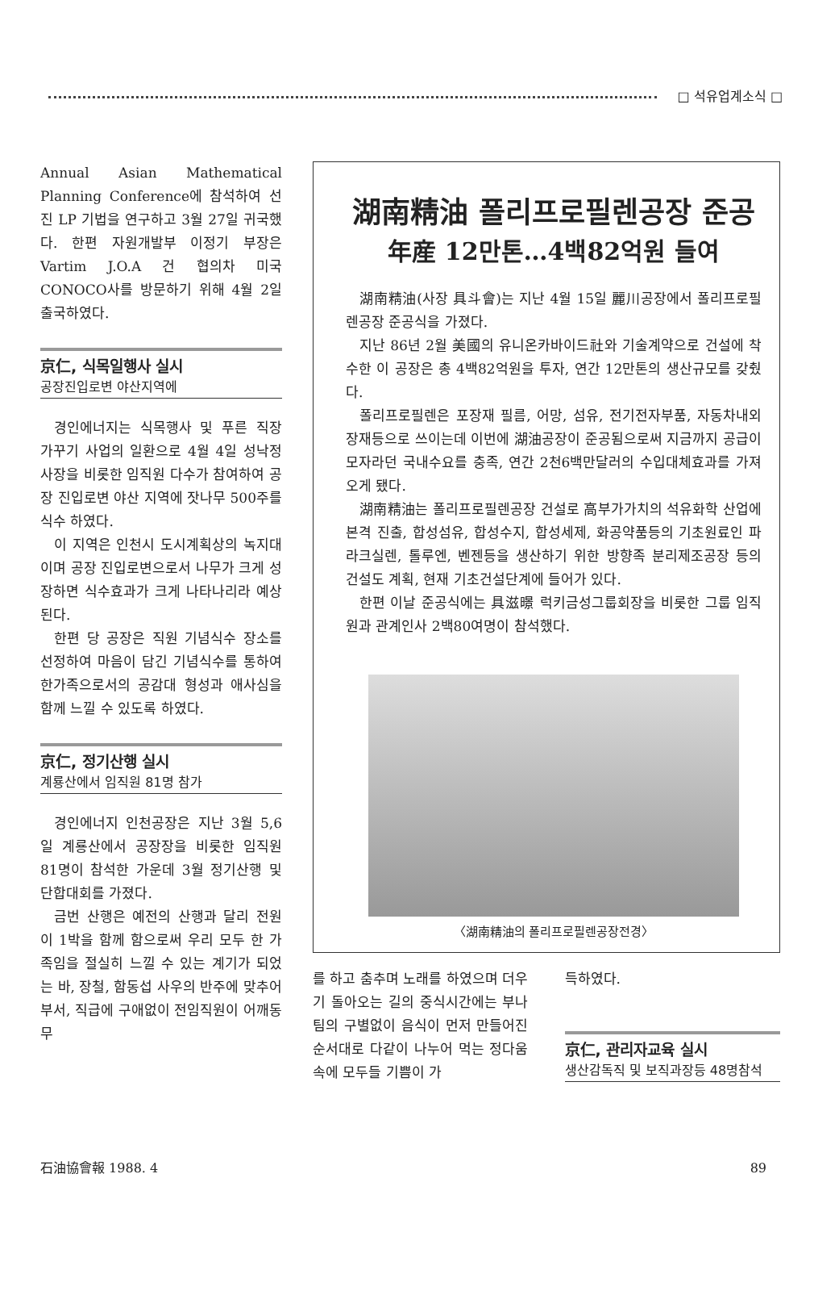□ 석유업계소식 □
Annual Asian Mathematical Planning Conference에 참석하여 선진 LP 기법을 연구하고 3월 27일 귀국했다. 한편 자원개발부 이정기 부장은 Vartim J.O.A 건 협의차 미국 CONOCO사를 방문하기 위해 4월 2일 출국하였다.
京仁, 식목일행사 실시
공장진입로변 야산지역에
경인에너지는 식목행사 및 푸른 직장 가꾸기 사업의 일환으로 4월 4일 성낙정 사장을 비롯한 임직원 다수가 참여하여 공장 진입로변 야산 지역에 잣나무 500주를 식수 하였다.
이 지역은 인천시 도시계획상의 녹지대이며 공장 진입로변으로서 나무가 크게 성장하면 식수효과가 크게 나타나리라 예상된다.
한편 당 공장은 직원 기념식수 장소를 선정하여 마음이 담긴 기념식수를 통하여 한가족으로서의 공감대 형성과 애사심을 함께 느낄 수 있도록 하였다.
京仁, 정기산행 실시
계룡산에서 임직원 81명 참가
경인에너지 인천공장은 지난 3월 5,6일 계룡산에서 공장장을 비롯한 임직원 81명이 참석한 가운데 3월 정기산행 및 단합대회를 가졌다.
금번 산행은 예전의 산행과 달리 전원이 1박을 함께 함으로써 우리 모두 한 가족임을 절실히 느낄 수 있는 계기가 되었는 바, 장철, 함동섭 사우의 반주에 맞추어 부서, 직급에 구애없이 전임직원이 어깨동무
湖南精油 폴리프로필렌공장 준공
年産 12만톤…4백82억원 들여
湖南精油(사장 具斗會)는 지난 4월 15일 麗川공장에서 폴리프로필렌공장 준공식을 가졌다.
지난 86년 2월 美國의 유니온카바이드社와 기술계약으로 건설에 착수한 이 공장은 총 4백82억원을 투자, 연간 12만톤의 생산규모를 갖췄다.
폴리프로필렌은 포장재 필름, 어망, 섬유, 전기전자부품, 자동차내외장재등으로 쓰이는데 이번에 湖油공장이 준공됨으로써 지금까지 공급이 모자라던 국내수요를 충족, 연간 2천6백만달러의 수입대체효과를 가져오게 됐다.
湖南精油는 폴리프로필렌공장 건설로 高부가가치의 석유화학 산업에 본격 진출, 합성섬유, 합성수지, 합성세제, 화공약품등의 기초원료인 파라크실렌, 톨루엔, 벤젠등을 생산하기 위한 방향족 분리제조공장 등의 건설도 계획, 현재 기초건설단계에 들어가 있다.
한편 이날 준공식에는 具滋暻 럭키금성그룹회장을 비롯한 그룹 임직원과 관계인사 2백80여명이 참석했다.
〈湖南精油의 폴리프로필렌공장전경〉
를 하고 춤추며 노래를 하였으며 더우기 돌아오는 길의 중식시간에는 부나 팀의 구별없이 음식이 먼저 만들어진 순서대로 다같이 나누어 먹는 정다움속에 모두들 기쁨이 가
득하였다.
京仁, 관리자교육 실시
생산감독직 및 보직과장등 48명참석
石油協會報 1988. 4 89